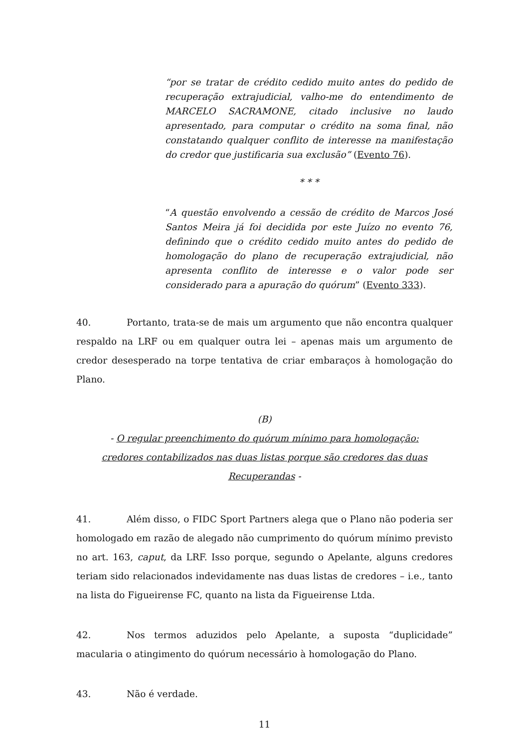“por se tratar de crédito cedido muito antes do pedido de recuperação extrajudicial, valho-me do entendimento de MARCELO SACRAMONE, citado inclusive no laudo apresentado, para computar o crédito na soma final, não constatando qualquer conflito de interesse na manifestação do credor que justificaria sua exclusão” (Evento 76).
* * *
“A questão envolvendo a cessão de crédito de Marcos José Santos Meira já foi decidida por este Juízo no evento 76, definindo que o crédito cedido muito antes do pedido de homologação do plano de recuperação extrajudicial, não apresenta conflito de interesse e o valor pode ser considerado para a apuração do quórum” (Evento 333).
40. Portanto, trata-se de mais um argumento que não encontra qualquer respaldo na LRF ou em qualquer outra lei – apenas mais um argumento de credor desesperado na torpe tentativa de criar embaraços à homologação do Plano.
(B)
- O regular preenchimento do quórum mínimo para homologação:
credores contabilizados nas duas listas porque são credores das duas Recuperandas -
41. Além disso, o FIDC Sport Partners alega que o Plano não poderia ser homologado em razão de alegado não cumprimento do quórum mínimo previsto no art. 163, caput, da LRF. Isso porque, segundo o Apelante, alguns credores teriam sido relacionados indevidamente nas duas listas de credores – i.e., tanto na lista do Figueirense FC, quanto na lista da Figueirense Ltda.
42. Nos termos aduzidos pelo Apelante, a suposta “duplicidade” macularia o atingimento do quórum necessário à homologação do Plano.
43. Não é verdade.
11